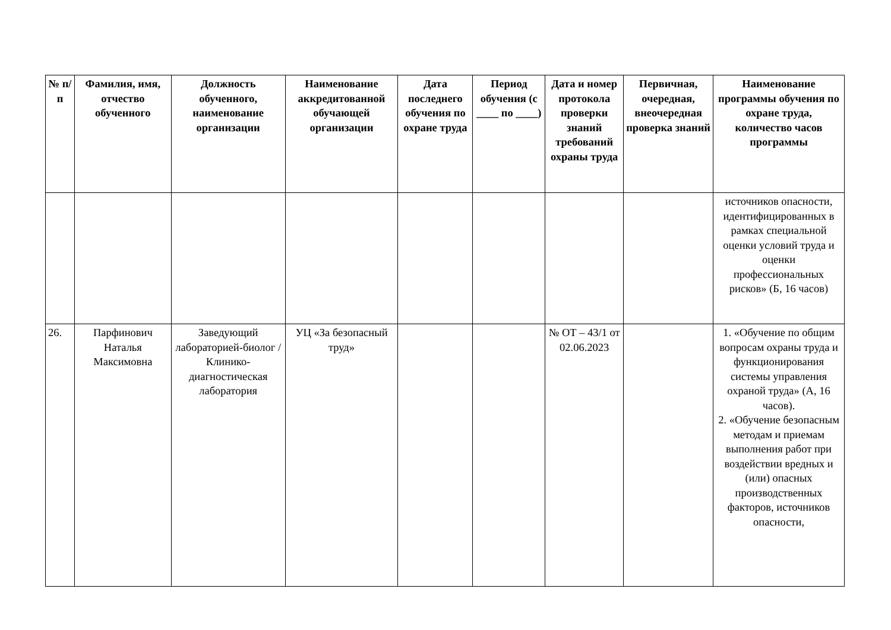| № п/п | Фамилия, имя, отчество обученного | Должность обученного, наименование организации | Наименование аккредитованной обучающей организации | Дата последнего обучения по охране труда | Период обучения (с ____ по ____) | Дата и номер протокола проверки знаний требований охраны труда | Первичная, очередная, внеочередная проверка знаний | Наименование программы обучения по охране труда, количество часов программы |
| --- | --- | --- | --- | --- | --- | --- | --- | --- |
| | | | | | | | | источников опасности, идентифицированных в рамках специальной оценки условий труда и оценки профессиональных рисков» (Б, 16 часов) |
| 26. | Парфинович Наталья Максимовна | Заведующий лабораторией-биолог / Клинико-диагностическая лаборатория | УЦ «За безопасный труд» | | | № ОТ – 43/1 от 02.06.2023 | | 1. «Обучение по общим вопросам охраны труда и функционирования системы управления охраной труда» (А, 16 часов). 2. «Обучение безопасным методам и приемам выполнения работ при воздействии вредных и (или) опасных производственных факторов, источников опасности, |